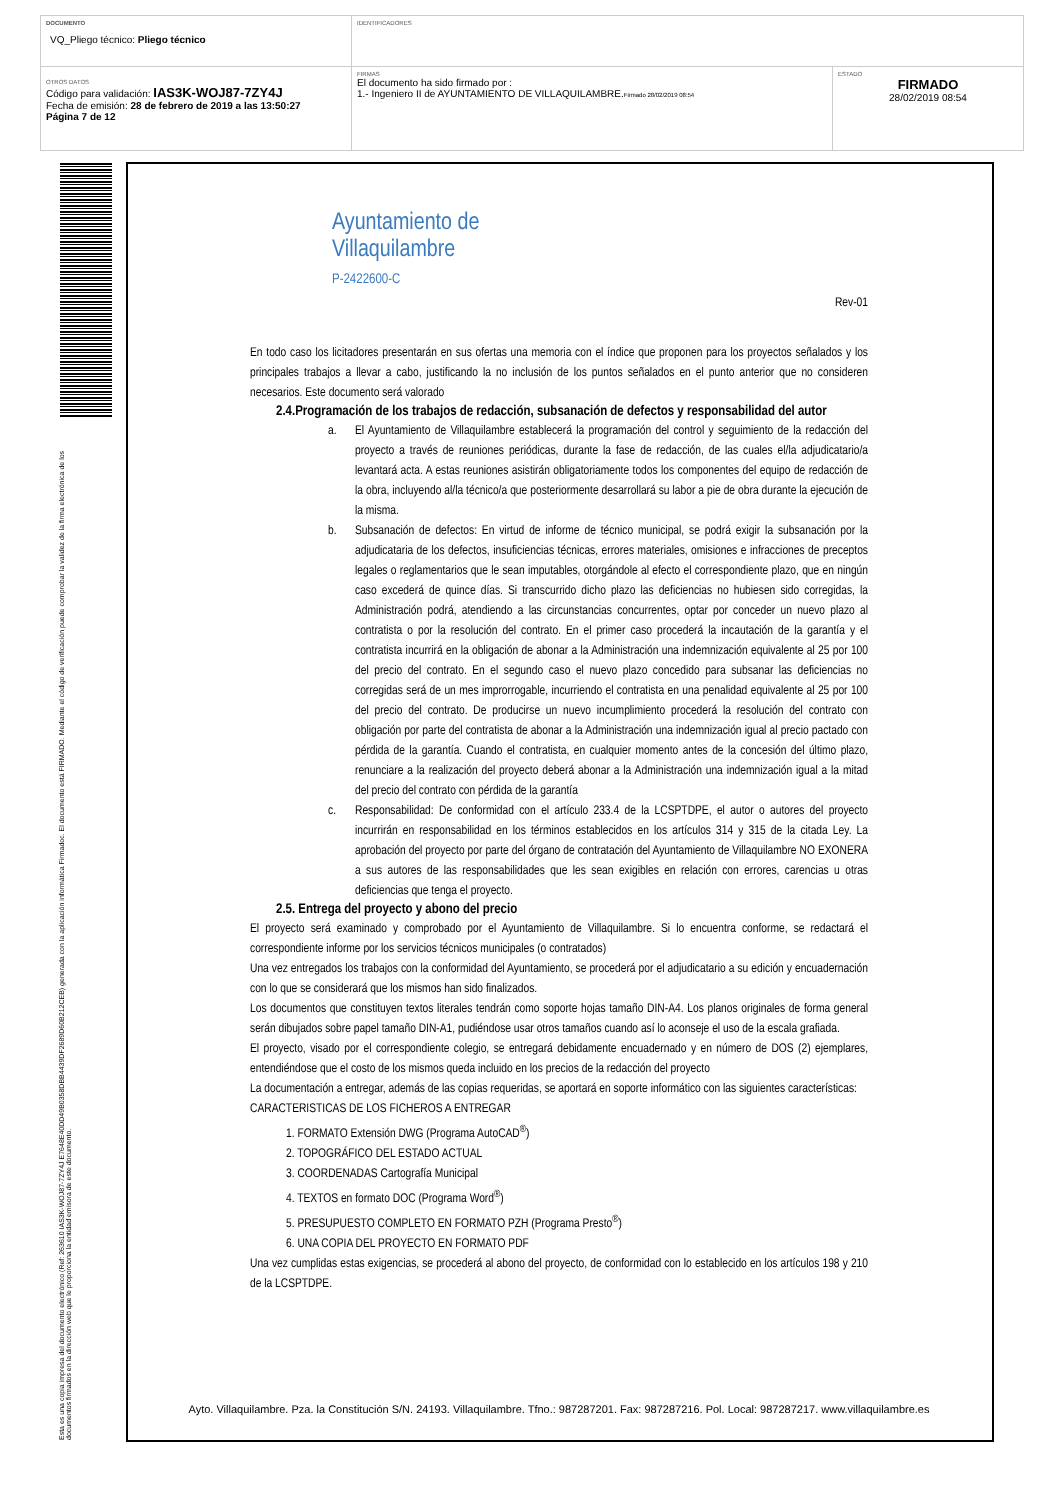| DOCUMENTO VQ_Pliego técnico: Pliego técnico | IDENTIFICADORES | |
| OTROS DATOS Código para validación: IAS3K-WOJ87-7ZY4J Fecha de emisión: 28 de febrero de 2019 a las 13:50:27 Página 7 de 12 | FIRMAS El documento ha sido firmado por : 1.- Ingeniero II de AYUNTAMIENTO DE VILLAQUILAMBRE. Firmado 28/02/2019 08:54 | ESTADO FIRMADO 28/02/2019 08:54 |
Esta es una copia impresa del documento electrónico (Ref: 263610 IAS3K-WOJ87-7ZY4J E7648E40DD49B0358DBB4439DF2689D60B212CEB) generada con la aplicación informática Firmadoc. El documento está FIRMADO. Mediante el código de verificación puede comprobar la validez de la firma electrónica de los documentos firmados en la dirección web que le proporciona la entidad emisora de este documento.
Ayuntamiento de
Villaquilambre
P-2422600-C
Rev-01
En todo caso los licitadores presentarán en sus ofertas una memoria con el índice que proponen para los proyectos señalados y los principales trabajos a llevar a cabo, justificando la no inclusión de los puntos señalados en el punto anterior que no consideren necesarios. Este documento será valorado
2.4.Programación de los trabajos de redacción, subsanación de defectos y responsabilidad del autor
a. El Ayuntamiento de Villaquilambre establecerá la programación del control y seguimiento de la redacción del proyecto a través de reuniones periódicas, durante la fase de redacción, de las cuales el/la adjudicatario/a levantará acta. A estas reuniones asistirán obligatoriamente todos los componentes del equipo de redacción de la obra, incluyendo al/la técnico/a que posteriormente desarrollará su labor a pie de obra durante la ejecución de la misma.
b. Subsanación de defectos: En virtud de informe de técnico municipal, se podrá exigir la subsanación por la adjudicataria de los defectos, insuficiencias técnicas, errores materiales, omisiones e infracciones de preceptos legales o reglamentarios que le sean imputables, otorgándole al efecto el correspondiente plazo, que en ningún caso excederá de quince días. Si transcurrido dicho plazo las deficiencias no hubiesen sido corregidas, la Administración podrá, atendiendo a las circunstancias concurrentes, optar por conceder un nuevo plazo al contratista o por la resolución del contrato. En el primer caso procederá la incautación de la garantía y el contratista incurrirá en la obligación de abonar a la Administración una indemnización equivalente al 25 por 100 del precio del contrato. En el segundo caso el nuevo plazo concedido para subsanar las deficiencias no corregidas será de un mes improrrogable, incurriendo el contratista en una penalidad equivalente al 25 por 100 del precio del contrato. De producirse un nuevo incumplimiento procederá la resolución del contrato con obligación por parte del contratista de abonar a la Administración una indemnización igual al precio pactado con pérdida de la garantía. Cuando el contratista, en cualquier momento antes de la concesión del último plazo, renunciare a la realización del proyecto deberá abonar a la Administración una indemnización igual a la mitad del precio del contrato con pérdida de la garantía
c. Responsabilidad: De conformidad con el artículo 233.4 de la LCSPTDPE, el autor o autores del proyecto incurrirán en responsabilidad en los términos establecidos en los artículos 314 y 315 de la citada Ley. La aprobación del proyecto por parte del órgano de contratación del Ayuntamiento de Villaquilambre NO EXONERA a sus autores de las responsabilidades que les sean exigibles en relación con errores, carencias u otras deficiencias que tenga el proyecto.
2.5. Entrega del proyecto y abono del precio
El proyecto será examinado y comprobado por el Ayuntamiento de Villaquilambre. Si lo encuentra conforme, se redactará el correspondiente informe por los servicios técnicos municipales (o contratados)
Una vez entregados los trabajos con la conformidad del Ayuntamiento, se procederá por el adjudicatario a su edición y encuadernación con lo que se considerará que los mismos han sido finalizados.
Los documentos que constituyen textos literales tendrán como soporte hojas tamaño DIN-A4. Los planos originales de forma general serán dibujados sobre papel tamaño DIN-A1, pudiéndose usar otros tamaños cuando así lo aconseje el uso de la escala grafiada.
El proyecto, visado por el correspondiente colegio, se entregará debidamente encuadernado y en número de DOS (2) ejemplares, entendiéndose que el costo de los mismos queda incluido en los precios de la redacción del proyecto
La documentación a entregar, además de las copias requeridas, se aportará en soporte informático con las siguientes características:
CARACTERISTICAS DE LOS FICHEROS A ENTREGAR
1. FORMATO Extensión DWG (Programa AutoCAD<sup>®</sup>)
2. TOPOGRÁFICO DEL ESTADO ACTUAL
3. COORDENADAS Cartografía Municipal
4. TEXTOS en formato DOC (Programa Word<sup>®</sup>)
5. PRESUPUESTO COMPLETO EN FORMATO PZH (Programa Presto<sup>®</sup>)
6. UNA COPIA DEL PROYECTO EN FORMATO PDF
Una vez cumplidas estas exigencias, se procederá al abono del proyecto, de conformidad con lo establecido en los artículos 198 y 210 de la LCSPTDPE.
Ayto. Villaquilambre. Pza. la Constitución S/N. 24193. Villaquilambre. Tfno.: 987287201. Fax: 987287216. Pol. Local: 987287217. www.villaquilambre.es